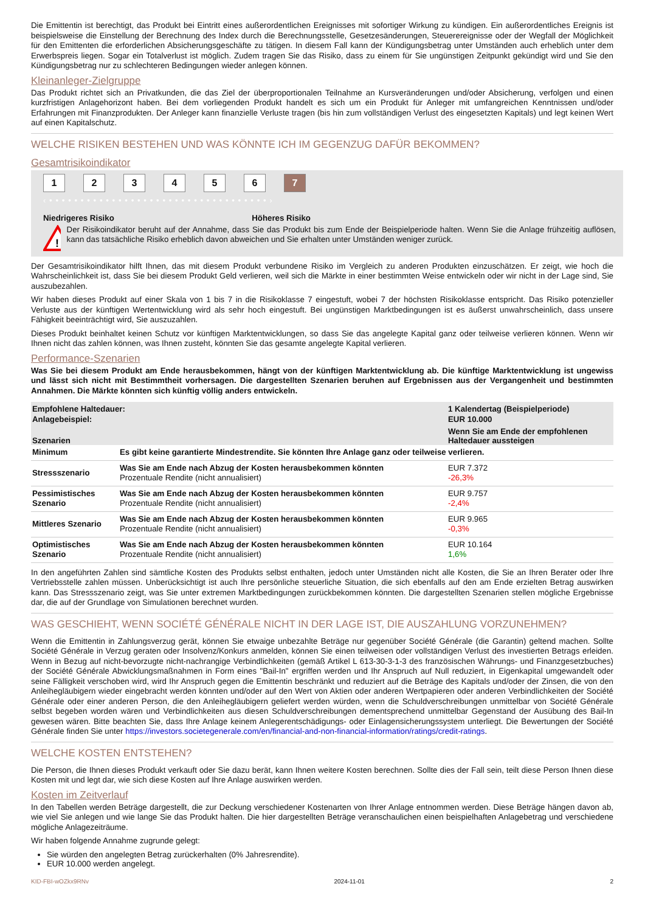Die Emittentin ist berechtigt, das Produkt bei Eintritt eines außerordentlichen Ereignisses mit sofortiger Wirkung zu kündigen. Ein außerordentliches Ereignis ist beispielsweise die Einstellung der Berechnung des Index durch die Berechnungsstelle, Gesetzesänderungen, Steuerereignisse oder der Wegfall der Möglichkeit für den Emittenten die erforderlichen Absicherungsgeschäfte zu tätigen. In diesem Fall kann der Kündigungsbetrag unter Umständen auch erheblich unter dem Erwerbspreis liegen. Sogar ein Totalverlust ist möglich. Zudem tragen Sie das Risiko, dass zu einem für Sie ungünstigen Zeitpunkt gekündigt wird und Sie den Kündigungsbetrag nur zu schlechteren Bedingungen wieder anlegen können.
Kleinanleger-Zielgruppe
Das Produkt richtet sich an Privatkunden, die das Ziel der überproportionalen Teilnahme an Kursveränderungen und/oder Absicherung, verfolgen und einen kurzfristigen Anlagehorizont haben. Bei dem vorliegenden Produkt handelt es sich um ein Produkt für Anleger mit umfangreichen Kenntnissen und/oder Erfahrungen mit Finanzprodukten. Der Anleger kann finanzielle Verluste tragen (bis hin zum vollständigen Verlust des eingesetzten Kapitals) und legt keinen Wert auf einen Kapitalschutz.
WELCHE RISIKEN BESTEHEN UND WAS KÖNNTE ICH IM GEGENZUG DAFÜR BEKOMMEN?
Gesamtrisikoindikator
123456 7
‹ • • • • • • • • • • • • • • • • • • • • • • • • • • • • • • • • • • • ›
Niedrigeres Risiko Höheres Risiko
!
Der Risikoindikator beruht auf der Annahme, dass Sie das Produkt bis zum Ende der Beispielperiode halten. Wenn Sie die Anlage frühzeitig auflösen, kann das tatsächliche Risiko erheblich davon abweichen und Sie erhalten unter Umständen weniger zurück.
Der Gesamtrisikoindikator hilft Ihnen, das mit diesem Produkt verbundene Risiko im Vergleich zu anderen Produkten einzuschätzen. Er zeigt, wie hoch die Wahrscheinlichkeit ist, dass Sie bei diesem Produkt Geld verlieren, weil sich die Märkte in einer bestimmten Weise entwickeln oder wir nicht in der Lage sind, Sie auszubezahlen.
Wir haben dieses Produkt auf einer Skala von 1 bis 7 in die Risikoklasse 7 eingestuft, wobei 7 der höchsten Risikoklasse entspricht. Das Risiko potenzieller Verluste aus der künftigen Wertentwicklung wird als sehr hoch eingestuft. Bei ungünstigen Marktbedingungen ist es äußerst unwahrscheinlich, dass unsere Fähigkeit beeinträchtigt wird, Sie auszuzahlen.
Dieses Produkt beinhaltet keinen Schutz vor künftigen Marktentwicklungen, so dass Sie das angelegte Kapital ganz oder teilweise verlieren können. Wenn wir Ihnen nicht das zahlen können, was Ihnen zusteht, könnten Sie das gesamte angelegte Kapital verlieren.
Performance-Szenarien
Was Sie bei diesem Produkt am Ende herausbekommen, hängt von der künftigen Marktentwicklung ab. Die künftige Marktentwicklung ist ungewiss und lässt sich nicht mit Bestimmtheit vorhersagen. Die dargestellten Szenarien beruhen auf Ergebnissen aus der Vergangenheit und bestimmten Annahmen. Die Märkte könnten sich künftig völlig anders entwickeln.
| Empfohlene Haltedauer: Anlagebeispiel: | | 1 Kalendertag (Beispielperiode) EUR 10.000 |
| Szenarien | | Wenn Sie am Ende der empfohlenen Haltedauer aussteigen |
| Minimum | Es gibt keine garantierte Mindestrendite. Sie könnten Ihre Anlage ganz oder teilweise verlieren. | |
| Stressszenario | Was Sie am Ende nach Abzug der Kosten herausbekommen könnten Prozentuale Rendite (nicht annualisiert) | EUR 7.372 -26,3% |
| Pessimistisches Szenario | Was Sie am Ende nach Abzug der Kosten herausbekommen könnten Prozentuale Rendite (nicht annualisiert) | EUR 9.757 -2,4% |
| Mittleres Szenario | Was Sie am Ende nach Abzug der Kosten herausbekommen könnten Prozentuale Rendite (nicht annualisiert) | EUR 9.965 -0,3% |
| Optimistisches Szenario | Was Sie am Ende nach Abzug der Kosten herausbekommen könnten Prozentuale Rendite (nicht annualisiert) | EUR 10.164 1,6% |
In den angeführten Zahlen sind sämtliche Kosten des Produkts selbst enthalten, jedoch unter Umständen nicht alle Kosten, die Sie an Ihren Berater oder Ihre Vertriebsstelle zahlen müssen. Unberücksichtigt ist auch Ihre persönliche steuerliche Situation, die sich ebenfalls auf den am Ende erzielten Betrag auswirken kann. Das Stressszenario zeigt, was Sie unter extremen Marktbedingungen zurückbekommen könnten. Die dargestellten Szenarien stellen mögliche Ergebnisse dar, die auf der Grundlage von Simulationen berechnet wurden.
WAS GESCHIEHT, WENN SOCIÉTÉ GÉNÉRALE NICHT IN DER LAGE IST, DIE AUSZAHLUNG VORZUNEHMEN?
Wenn die Emittentin in Zahlungsverzug gerät, können Sie etwaige unbezahlte Beträge nur gegenüber Société Générale (die Garantin) geltend machen. Sollte Société Générale in Verzug geraten oder Insolvenz/Konkurs anmelden, können Sie einen teilweisen oder vollständigen Verlust des investierten Betrags erleiden. Wenn in Bezug auf nicht-bevorzugte nicht-nachrangige Verbindlichkeiten (gemäß Artikel L 613-30-3-1-3 des französischen Währungs- und Finanzgesetzbuches) der Société Générale Abwicklungsmaßnahmen in Form eines "Bail-In" ergriffen werden und Ihr Anspruch auf Null reduziert, in Eigenkapital umgewandelt oder seine Fälligkeit verschoben wird, wird Ihr Anspruch gegen die Emittentin beschränkt und reduziert auf die Beträge des Kapitals und/oder der Zinsen, die von den Anleihegläubigern wieder eingebracht werden könnten und/oder auf den Wert von Aktien oder anderen Wertpapieren oder anderen Verbindlichkeiten der Société Générale oder einer anderen Person, die den Anleihegläubigern geliefert werden würden, wenn die Schuldverschreibungen unmittelbar von Société Générale selbst begeben worden wären und Verbindlichkeiten aus diesen Schuldverschreibungen dementsprechend unmittelbar Gegenstand der Ausübung des Bail-In gewesen wären. Bitte beachten Sie, dass Ihre Anlage keinem Anlegerentschädigungs- oder Einlagensicherungssystem unterliegt. Die Bewertungen der Société Générale finden Sie unter https://investors.societegenerale.com/en/financial-and-non-financial-information/ratings/credit-ratings.
WELCHE KOSTEN ENTSTEHEN?
Die Person, die Ihnen dieses Produkt verkauft oder Sie dazu berät, kann Ihnen weitere Kosten berechnen. Sollte dies der Fall sein, teilt diese Person Ihnen diese Kosten mit und legt dar, wie sich diese Kosten auf Ihre Anlage auswirken werden.
Kosten im Zeitverlauf
In den Tabellen werden Beträge dargestellt, die zur Deckung verschiedener Kostenarten von Ihrer Anlage entnommen werden. Diese Beträge hängen davon ab, wie viel Sie anlegen und wie lange Sie das Produkt halten. Die hier dargestellten Beträge veranschaulichen einen beispielhaften Anlagebetrag und verschiedene mögliche Anlagezeiträume.
Wir haben folgende Annahme zugrunde gelegt:
Sie würden den angelegten Betrag zurückerhalten (0% Jahresrendite).
EUR 10.000 werden angelegt.
KID-FBI-wOZkx9RNv 2024-11-01 2